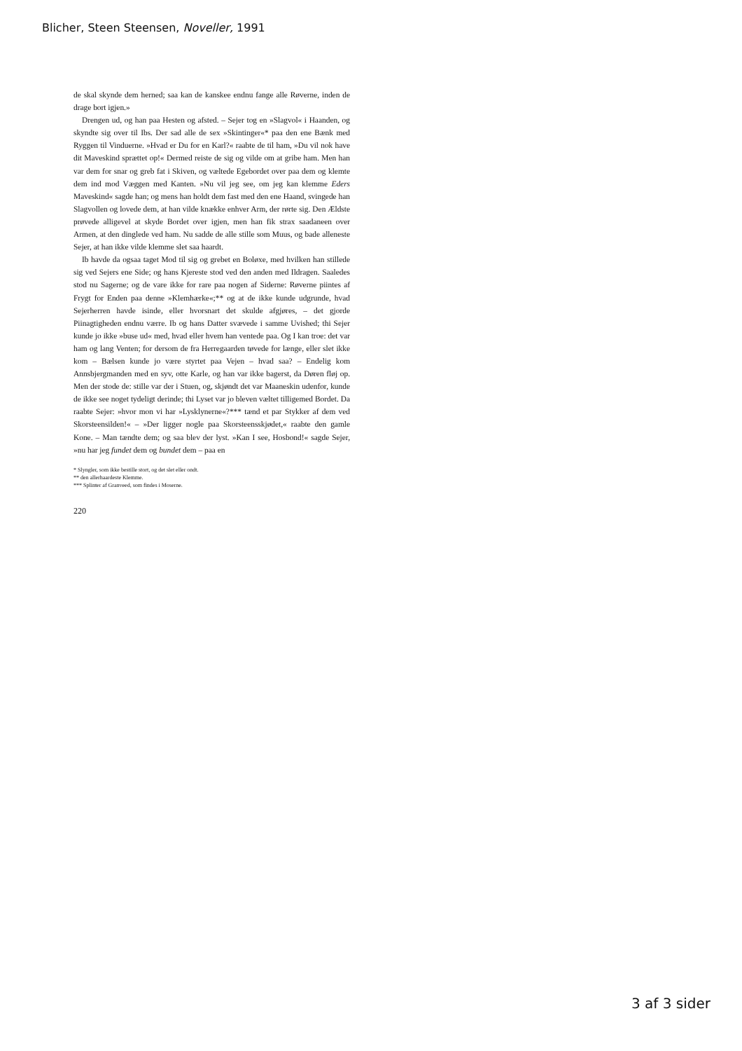Blicher, Steen Steensen, Noveller, 1991
de skal skynde dem herned; saa kan de kanskee endnu fange alle Røverne, inden de drage bort igjen.»
Drengen ud, og han paa Hesten og afsted. – Sejer tog en »Slagvol« i Haanden, og skyndte sig over til Ibs. Der sad alle de sex »Skintinger«* paa den ene Bænk med Ryggen til Vinduerne. »Hvad er Du for en Karl?« raabte de til ham, »Du vil nok have dit Maveskind sprættet op!« Dermed reiste de sig og vilde om at gribe ham. Men han var dem for snar og greb fat i Skiven, og væltede Egebordet over paa dem og klemte dem ind mod Væggen med Kanten. »Nu vil jeg see, om jeg kan klemme Eders Maveskind« sagde han; og mens han holdt dem fast med den ene Haand, svingede han Slagvollen og lovede dem, at han vilde knække enhver Arm, der rørte sig. Den Ældste prøvede alligevel at skyde Bordet over igjen, men han fik strax saadaneen over Armen, at den dinglede ved ham. Nu sadde de alle stille som Muus, og bade alleneste Sejer, at han ikke vilde klemme slet saa haardt.
Ib havde da ogsaa taget Mod til sig og grebet en Boløxe, med hvilken han stillede sig ved Sejers ene Side; og hans Kjereste stod ved den anden med Ildragen. Saaledes stod nu Sagerne; og de vare ikke for rare paa nogen af Siderne: Røverne piintes af Frygt for Enden paa denne »Klemhærke«;** og at de ikke kunde udgrunde, hvad Sejerherren havde isinde, eller hvorsnart det skulde afgjøres, – det gjorde Piinagtigheden endnu værre. Ib og hans Datter svævede i samme Uvished; thi Sejer kunde jo ikke »buse ud« med, hvad eller hvem han ventede paa. Og I kan troe: det var ham og lang Venten; for dersom de fra Herregaarden tøvede for længe, eller slet ikke kom – Bælsen kunde jo være styrtet paa Vejen – hvad saa? – Endelig kom Annsbjergmanden med en syv, otte Karle, og han var ikke bagerst, da Døren fløj op. Men der stode de: stille var der i Stuen, og, skjøndt det var Maaneskin udenfor, kunde de ikke see noget tydeligt derinde; thi Lyset var jo bleven væltet tilligemed Bordet. Da raabte Sejer: »hvor mon vi har »Lysklynerne«?*** tænd et par Stykker af dem ved Skorsteensilden!« – »Der ligger nogle paa Skorsteensskjødet,« raabte den gamle Kone. – Man tændte dem; og saa blev der lyst. »Kan I see, Hosbond!« sagde Sejer, »nu har jeg fundet dem og bundet dem – paa en
* Slyngler, som ikke bestille stort, og det slet eller ondt.
** den allerhaardeste Klemme.
*** Splinter af Granveed, som findes i Moserne.
220
3 af 3 sider